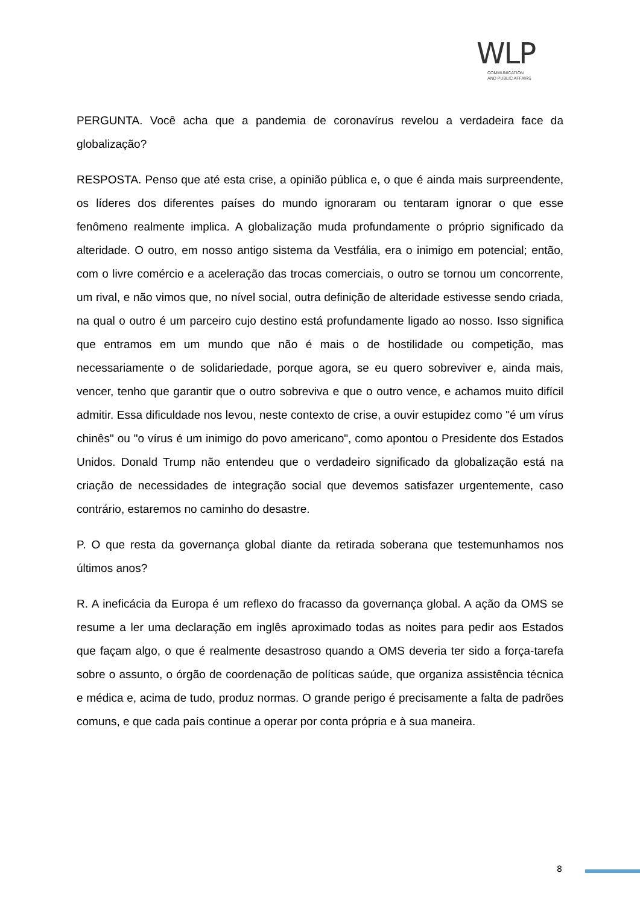WLP
COMMUNICATION
AND PUBLIC AFFAIRS
PERGUNTA. Você acha que a pandemia de coronavírus revelou a verdadeira face da globalização?
RESPOSTA. Penso que até esta crise, a opinião pública e, o que é ainda mais surpreendente, os líderes dos diferentes países do mundo ignoraram ou tentaram ignorar o que esse fenômeno realmente implica. A globalização muda profundamente o próprio significado da alteridade. O outro, em nosso antigo sistema da Vestfália, era o inimigo em potencial; então, com o livre comércio e a aceleração das trocas comerciais, o outro se tornou um concorrente, um rival, e não vimos que, no nível social, outra definição de alteridade estivesse sendo criada, na qual o outro é um parceiro cujo destino está profundamente ligado ao nosso. Isso significa que entramos em um mundo que não é mais o de hostilidade ou competição, mas necessariamente o de solidariedade, porque agora, se eu quero sobreviver e, ainda mais, vencer, tenho que garantir que o outro sobreviva e que o outro vence, e achamos muito difícil admitir. Essa dificuldade nos levou, neste contexto de crise, a ouvir estupidez como "é um vírus chinês" ou "o vírus é um inimigo do povo americano", como apontou o Presidente dos Estados Unidos. Donald Trump não entendeu que o verdadeiro significado da globalização está na criação de necessidades de integração social que devemos satisfazer urgentemente, caso contrário, estaremos no caminho do desastre.
P. O que resta da governança global diante da retirada soberana que testemunhamos nos últimos anos?
R. A ineficácia da Europa é um reflexo do fracasso da governança global. A ação da OMS se resume a ler uma declaração em inglês aproximado todas as noites para pedir aos Estados que façam algo, o que é realmente desastroso quando a OMS deveria ter sido a força-tarefa sobre o assunto, o órgão de coordenação de políticas saúde, que organiza assistência técnica e médica e, acima de tudo, produz normas. O grande perigo é precisamente a falta de padrões comuns, e que cada país continue a operar por conta própria e à sua maneira.
8